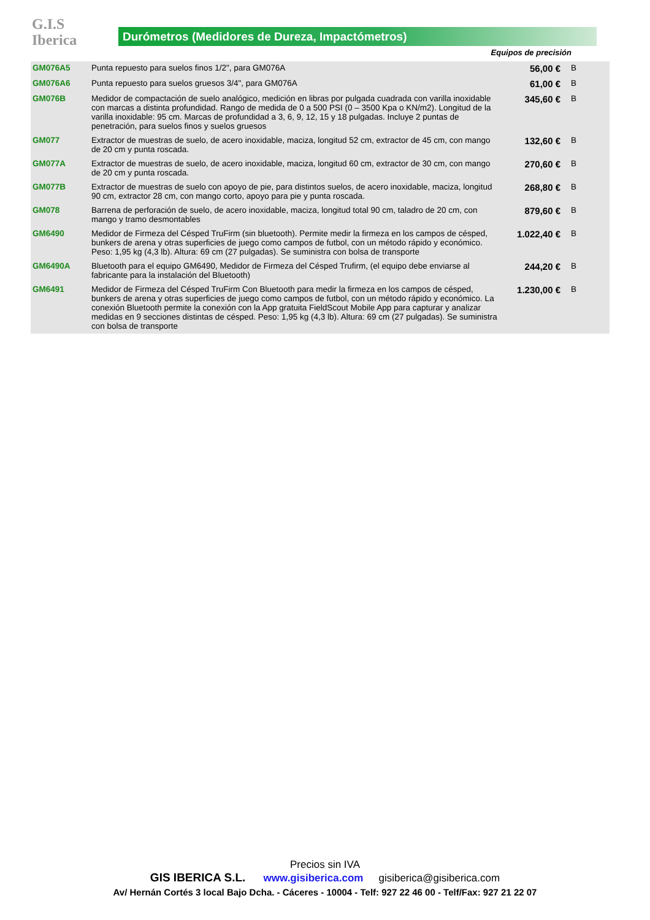G.I.S
Iberica
Durómetros (Medidores de Dureza, Impactómetros)
Equipos de precisión
| GM076A5 | Punta repuesto para suelos finos 1/2", para GM076A | 56,00 € | B |
| GM076A6 | Punta repuesto para suelos gruesos 3/4", para GM076A | 61,00 € | B |
| GM076B | Medidor de compactación de suelo analógico, medición en libras por pulgada cuadrada con varilla inoxidable con marcas a distinta profundidad. Rango de medida de 0 a 500 PSI (0 – 3500 Kpa o KN/m2). Longitud de la varilla inoxidable: 95 cm. Marcas de profundidad a 3, 6, 9, 12, 15 y 18 pulgadas. Incluye 2 puntas de penetración, para suelos finos y suelos gruesos | 345,60 € | B |
| GM077 | Extractor de muestras de suelo, de acero inoxidable, maciza, longitud 52 cm, extractor de 45 cm, con mango de 20 cm y punta roscada. | 132,60 € | B |
| GM077A | Extractor de muestras de suelo, de acero inoxidable, maciza, longitud 60 cm, extractor de 30 cm, con mango de 20 cm y punta roscada. | 270,60 € | B |
| GM077B | Extractor de muestras de suelo con apoyo de pie, para distintos suelos, de acero inoxidable, maciza, longitud 90 cm, extractor 28 cm, con mango corto, apoyo para pie y punta roscada. | 268,80 € | B |
| GM078 | Barrena de perforación de suelo, de acero inoxidable, maciza, longitud total 90 cm, taladro de 20 cm, con mango y tramo desmontables | 879,60 € | B |
| GM6490 | Medidor de Firmeza del Césped TruFirm (sin bluetooth). Permite medir la firmeza en los campos de césped, bunkers de arena y otras superficies de juego como campos de futbol, con un método rápido y económico. Peso: 1,95 kg (4,3 lb). Altura: 69 cm (27 pulgadas). Se suministra con bolsa de transporte | 1.022,40 € | B |
| GM6490A | Bluetooth para el equipo GM6490, Medidor de Firmeza del Césped Trufirm, (el equipo debe enviarse al fabricante para la instalación del Bluetooth) | 244,20 € | B |
| GM6491 | Medidor de Firmeza del Césped TruFirm Con Bluetooth para medir la firmeza en los campos de césped, bunkers de arena y otras superficies de juego como campos de futbol, con un método rápido y económico. La conexión Bluetooth permite la conexión con la App gratuita FieldScout Mobile App para capturar y analizar medidas en 9 secciones distintas de césped. Peso: 1,95 kg (4,3 lb). Altura: 69 cm (27 pulgadas). Se suministra con bolsa de transporte | 1.230,00 € | B |
Precios sin IVA
GIS IBERICA S.L. www.gisiberica.com gisiberica@gisiberica.com
Av/ Hernán Cortés 3 local Bajo Dcha. - Cáceres - 10004 - Telf: 927 22 46 00 - Telf/Fax: 927 21 22 07